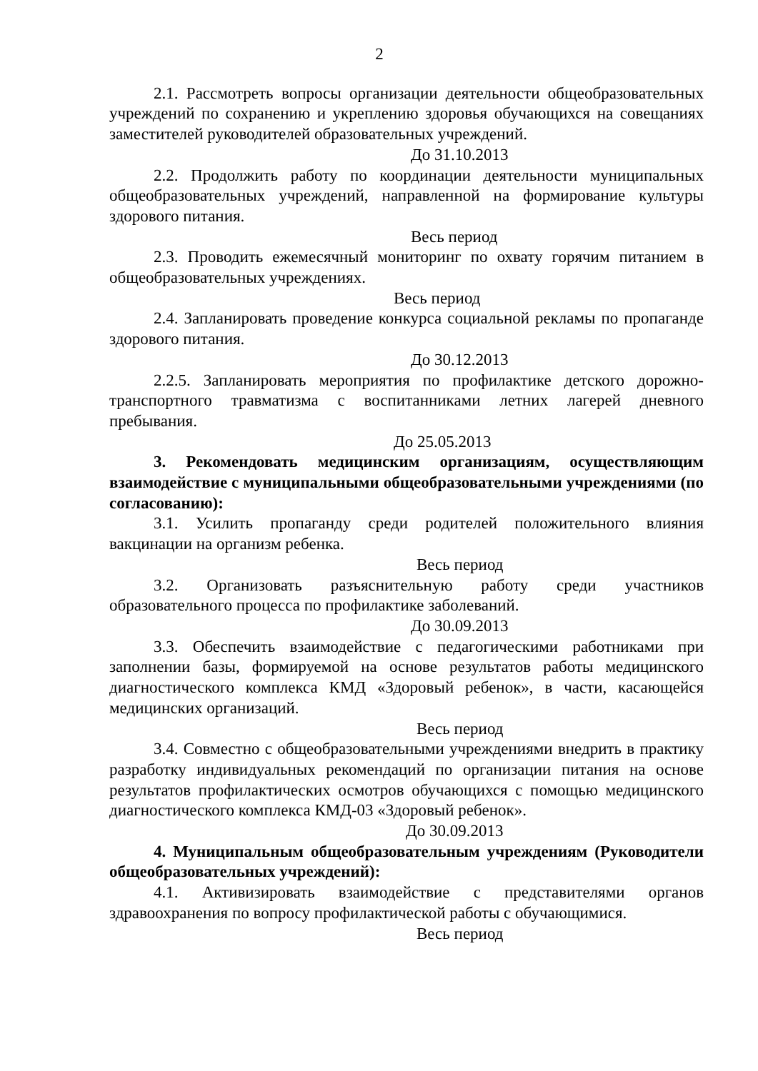2
2.1. Рассмотреть вопросы организации деятельности общеобразовательных учреждений по сохранению и укреплению здоровья обучающихся на совещаниях заместителей руководителей образовательных учреждений.
До 31.10.2013
2.2. Продолжить работу по координации деятельности муниципальных общеобразовательных учреждений, направленной на формирование культуры здорового питания.
Весь период
2.3. Проводить ежемесячный мониторинг по охвату горячим питанием в общеобразовательных учреждениях.
Весь период
2.4. Запланировать проведение конкурса социальной рекламы по пропаганде здорового питания.
До 30.12.2013
2.2.5. Запланировать мероприятия по профилактике детского дорожно-транспортного травматизма с воспитанниками летних лагерей дневного пребывания.
До 25.05.2013
3. Рекомендовать медицинским организациям, осуществляющим взаимодействие с муниципальными общеобразовательными учреждениями (по согласованию):
3.1. Усилить пропаганду среди родителей положительного влияния вакцинации на организм ребенка.
Весь период
3.2. Организовать разъяснительную работу среди участников образовательного процесса по профилактике заболеваний.
До 30.09.2013
3.3. Обеспечить взаимодействие с педагогическими работниками при заполнении базы, формируемой на основе результатов работы медицинского диагностического комплекса КМД «Здоровый ребенок», в части, касающейся медицинских организаций.
Весь период
3.4. Совместно с общеобразовательными учреждениями внедрить в практику разработку индивидуальных рекомендаций по организации питания на основе результатов профилактических осмотров обучающихся с помощью медицинского диагностического комплекса КМД-03 «Здоровый ребенок».
До 30.09.2013
4. Муниципальным общеобразовательным учреждениям (Руководители общеобразовательных учреждений):
4.1. Активизировать взаимодействие с представителями органов здравоохранения по вопросу профилактической работы с обучающимися.
Весь период